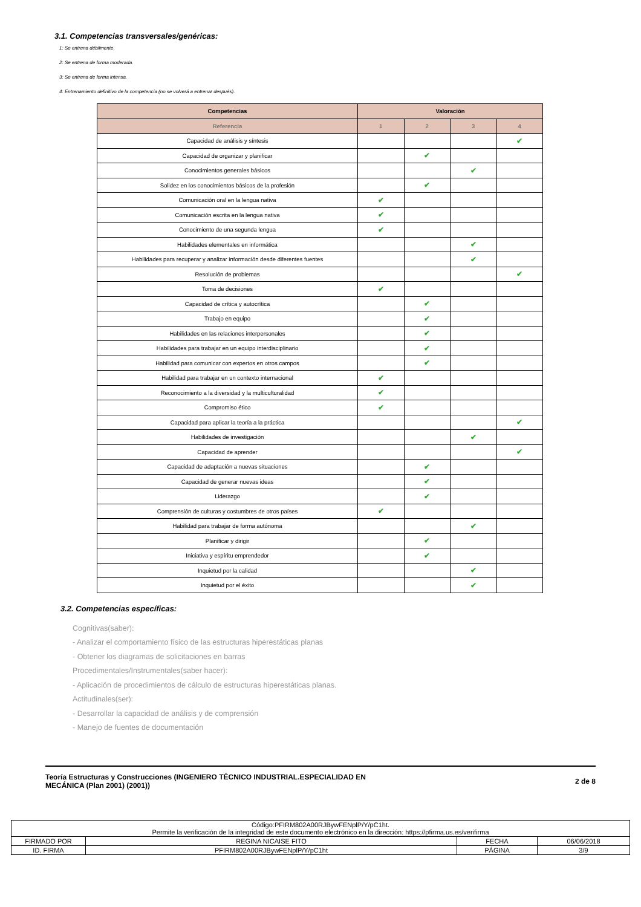3.1. Competencias transversales/genéricas:
1: Se entrena débilmente.
2: Se entrena de forma moderada.
3: Se entrena de forma intensa.
4: Entrenamiento definitivo de la competencia (no se volverá a entrenar después).
| Competencias | Valoración | | | |
| --- | --- | --- | --- | --- |
| Referencia | 1 | 2 | 3 | 4 |
| Capacidad de análisis y síntesis | | | | ✔ |
| Capacidad de organizar y planificar | | ✔ | | |
| Conocimientos generales básicos | | | ✔ | |
| Solidez en los conocimientos básicos de la profesión | | ✔ | | |
| Comunicación oral en la lengua nativa | ✔ | | | |
| Comunicación escrita en la lengua nativa | ✔ | | | |
| Conocimiento de una segunda lengua | ✔ | | | |
| Habilidades elementales en informática | | | ✔ | |
| Habilidades para recuperar y analizar información desde diferentes fuentes | | | ✔ | |
| Resolución de problemas | | | | ✔ |
| Toma de decisiones | ✔ | | | |
| Capacidad de crítica y autocrítica | | ✔ | | |
| Trabajo en equipo | | ✔ | | |
| Habilidades en las relaciones interpersonales | | ✔ | | |
| Habilidades para trabajar en un equipo interdisciplinario | | ✔ | | |
| Habilidad para comunicar con expertos en otros campos | | ✔ | | |
| Habilidad para trabajar en un contexto internacional | ✔ | | | |
| Reconocimiento a la diversidad y la multiculturalidad | ✔ | | | |
| Compromiso ético | ✔ | | | |
| Capacidad para aplicar la teoría a la práctica | | | | ✔ |
| Habilidades de investigación | | | ✔ | |
| Capacidad de aprender | | | | ✔ |
| Capacidad de adaptación a nuevas situaciones | | ✔ | | |
| Capacidad de generar nuevas ideas | | ✔ | | |
| Liderazgo | | ✔ | | |
| Comprensión de culturas y costumbres de otros países | ✔ | | | |
| Habilidad para trabajar de forma autónoma | | | ✔ | |
| Planificar y dirigir | | ✔ | | |
| Iniciativa y espíritu emprendedor | | ✔ | | |
| Inquietud por la calidad | | | ✔ | |
| Inquietud por el éxito | | | ✔ | |
3.2. Competencias específicas:
Cognitivas(saber):
- Analizar el comportamiento físico de las estructuras hiperestáticas planas
- Obtener los diagramas de solicitaciones en barras
Procedimentales/Instrumentales(saber hacer):
- Aplicación de procedimientos de cálculo de estructuras hiperestáticas planas.
Actitudinales(ser):
- Desarrollar la capacidad de análisis y de comprensión
- Manejo de fuentes de documentación
Teoría Estructuras y Construcciones (INGENIERO TÉCNICO INDUSTRIAL.ESPECIALIDAD EN
MECÁNICA (Plan 2001) (2001))
2 de 8
| Código:PFIRM802A00RJBywFENplP/Y/pC1ht. Permite la verificación de la integridad de este documento electrónico en la dirección: https://pfirma.us.es/verifirma | | | |
| FIRMADO POR | REGINA NICAISE FITO | FECHA | 06/06/2018 |
| ID. FIRMA | PFIRM802A00RJBywFENplP/Y/pC1ht | PÁGINA | 3/9 |